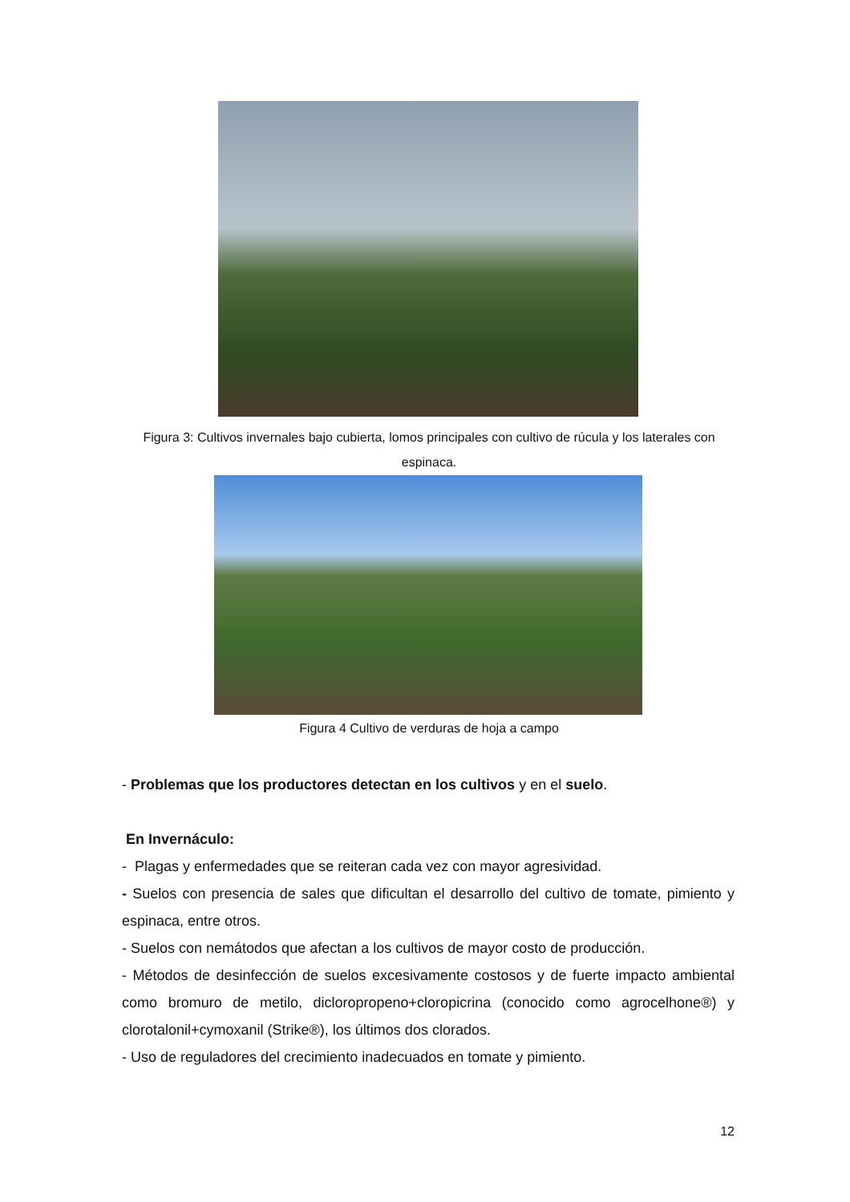Figura 3: Cultivos invernales bajo cubierta, lomos principales con cultivo de rúcula y los laterales con espinaca.
Figura 4 Cultivo de verduras de hoja a campo
- Problemas que los productores detectan en los cultivos y en el suelo.
En Invernáculo:
- Plagas y enfermedades que se reiteran cada vez con mayor agresividad.
- Suelos con presencia de sales que dificultan el desarrollo del cultivo de tomate, pimiento y espinaca, entre otros.
- Suelos con nemátodos que afectan a los cultivos de mayor costo de producción.
- Métodos de desinfección de suelos excesivamente costosos y de fuerte impacto ambiental como bromuro de metilo, dicloropropeno+cloropicrina (conocido como agrocelhone®) y clorotalonil+cymoxanil (Strike®), los últimos dos clorados.
- Uso de reguladores del crecimiento inadecuados en tomate y pimiento.
12